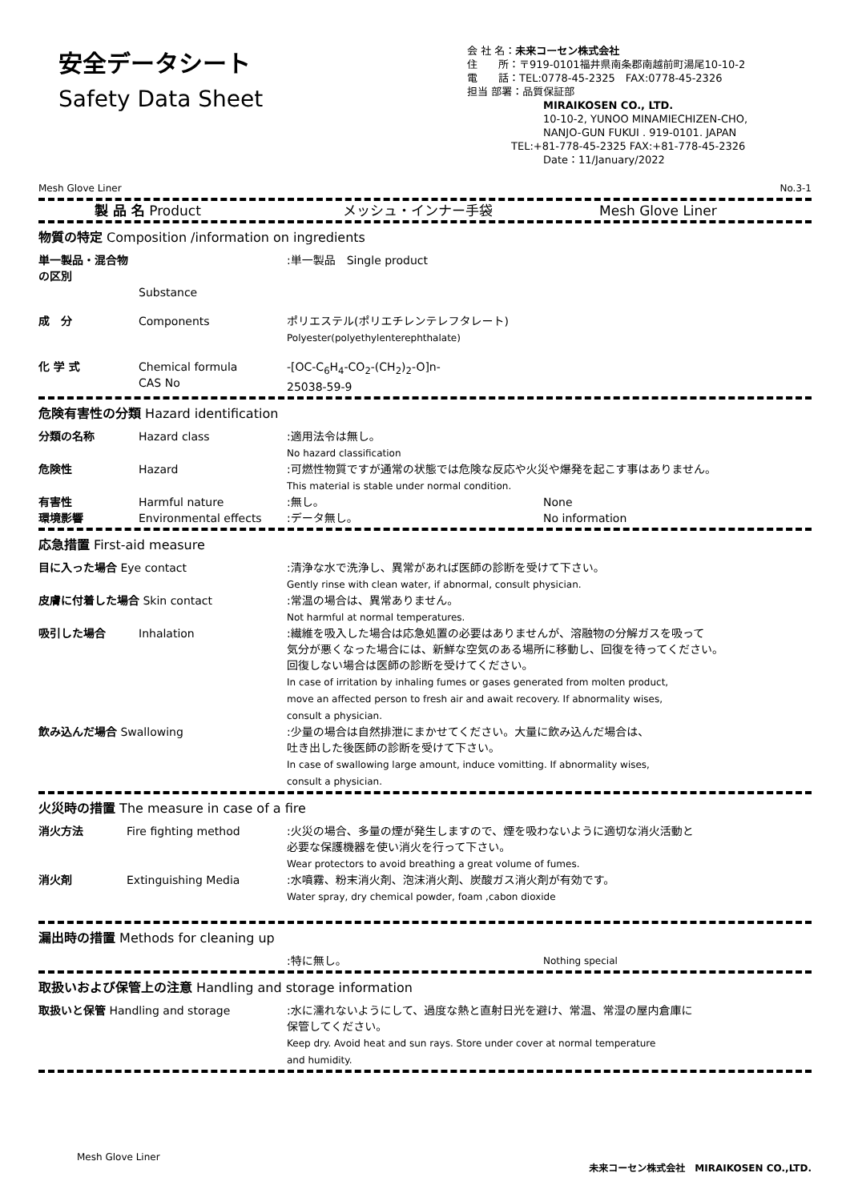安全データシート
Safety Data Sheet
会 社 名：未来コーセン株式会社
住　　所：〒919-0101福井県南条郡南越前町湯尾10-10-2
電　　話：TEL:0778-45-2325　FAX:0778-45-2326
担当 部署：品質保証部
MIRAIKOSEN CO., LTD.
10-10-2, YUNOO MINAMIECHIZEN-CHO,
NANJO-GUN FUKUI . 919-0101. JAPAN
TEL:+81-778-45-2325 FAX:+81-778-45-2326
Date：11/January/2022
Mesh Glove Liner No.3-1
製 品 名 Product メッシュ・インナー手袋 Mesh Glove Liner
物質の特定 Composition /information on ingredients
単一製品・混合物の区別
:単一製品　Single product
Substance
成　分 Components ポリエステル(ポリエチレンテレフタレート)
Polyester(polyethylenterephthalate)
化 学 式 Chemical formula
CAS No
-[OC-C<sub>6</sub>H<sub>4</sub>-CO<sub>2</sub>-(CH<sub>2</sub>)<sub>2</sub>-O]n-
25038-59-9
危険有害性の分類 Hazard identification
分類の名称 Hazard class :適用法令は無し。
No hazard classification
危険性 Hazard :可燃性物質ですが通常の状態では危険な反応や火災や爆発を起こす事はありません。
This material is stable under normal condition.
有害性 Harmful nature :無し。 None
環境影響 Environmental effects :データ無し。 No information
応急措置 First-aid measure
目に入った場合 Eye contact :清浄な水で洗浄し、異常があれば医師の診断を受けて下さい。
Gently rinse with clean water, if abnormal, consult physician.
皮膚に付着した場合 Skin contact :常温の場合は、異常ありません。
Not harmful at normal temperatures.
吸引した場合 Inhalation :繊維を吸入した場合は応急処置の必要はありませんが、溶融物の分解ガスを吸って
気分が悪くなった場合には、新鮮な空気のある場所に移動し、回復を待ってください。
回復しない場合は医師の診断を受けてください。
In case of irritation by inhaling fumes or gases generated from molten product,
move an affected person to fresh air and await recovery. If abnormality wises,
consult a physician.
飲み込んだ場合 Swallowing :少量の場合は自然排泄にまかせてください。大量に飲み込んだ場合は、
吐き出した後医師の診断を受けて下さい。
In case of swallowing large amount, induce vomitting. If abnormality wises,
consult a physician.
火災時の措置 The measure in case of a fire
消火方法 Fire fighting method :火災の場合、多量の煙が発生しますので、煙を吸わないように適切な消火活動と
必要な保護機器を使い消火を行って下さい。
Wear protectors to avoid breathing a great volume of fumes.
消火剤 Extinguishing Media :水噴霧、粉末消火剤、泡沫消火剤、炭酸ガス消火剤が有効です。
Water spray, dry chemical powder, foam ,cabon dioxide
漏出時の措置 Methods for cleaning up
:特に無し。
Nothing special
取扱いおよび保管上の注意 Handling and storage information
取扱いと保管 Handling and storage :水に濡れないようにして、過度な熱と直射日光を避け、常温、常湿の屋内倉庫に
保管してください。
Keep dry. Avoid heat and sun rays. Store under cover at normal temperature
and humidity.
Mesh Glove Liner
未来コーセン株式会社　MIRAIKOSEN CO.,LTD.